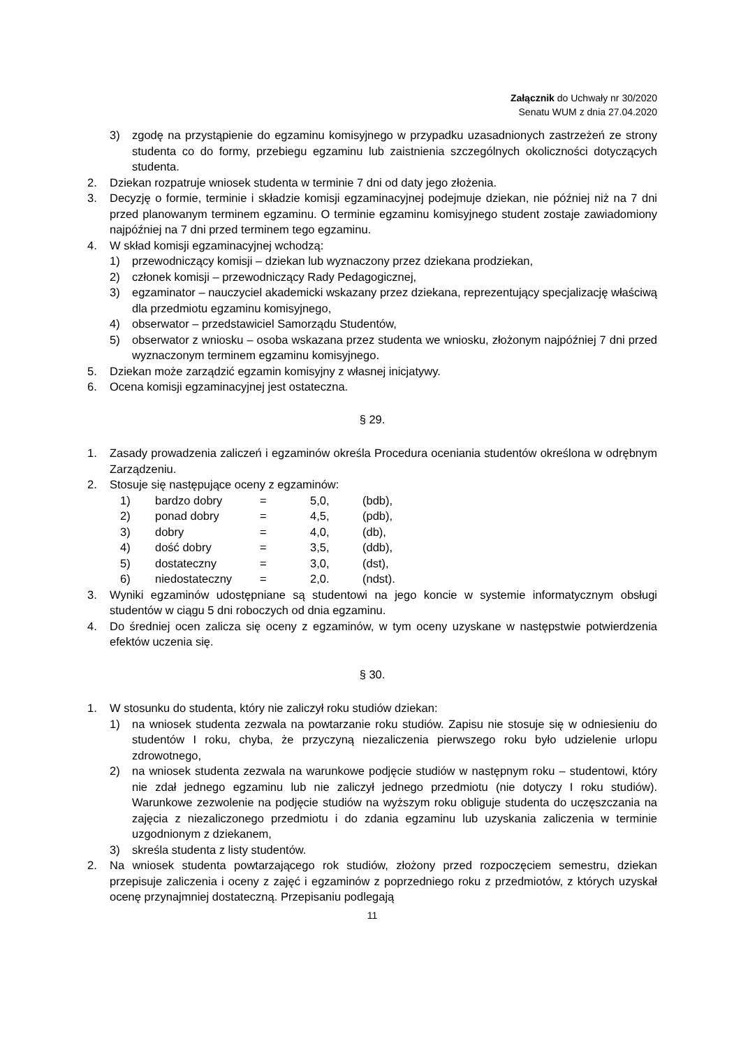Załącznik do Uchwały nr 30/2020
Senatu WUM z dnia 27.04.2020
3) zgodę na przystąpienie do egzaminu komisyjnego w przypadku uzasadnionych zastrzeżeń ze strony studenta co do formy, przebiegu egzaminu lub zaistnienia szczególnych okoliczności dotyczących studenta.
2. Dziekan rozpatruje wniosek studenta w terminie 7 dni od daty jego złożenia.
3. Decyzję o formie, terminie i składzie komisji egzaminacyjnej podejmuje dziekan, nie później niż na 7 dni przed planowanym terminem egzaminu. O terminie egzaminu komisyjnego student zostaje zawiadomiony najpóźniej na 7 dni przed terminem tego egzaminu.
4. W skład komisji egzaminacyjnej wchodzą:
1) przewodniczący komisji – dziekan lub wyznaczony przez dziekana prodziekan,
2) członek komisji – przewodniczący Rady Pedagogicznej,
3) egzaminator – nauczyciel akademicki wskazany przez dziekana, reprezentujący specjalizację właściwą dla przedmiotu egzaminu komisyjnego,
4) obserwator – przedstawiciel Samorządu Studentów,
5) obserwator z wniosku – osoba wskazana przez studenta we wniosku, złożonym najpóźniej 7 dni przed wyznaczonym terminem egzaminu komisyjnego.
5. Dziekan może zarządzić egzamin komisyjny z własnej inicjatywy.
6. Ocena komisji egzaminacyjnej jest ostateczna.
§ 29.
1. Zasady prowadzenia zaliczeń i egzaminów określa Procedura oceniania studentów określona w odrębnym Zarządzeniu.
2. Stosuje się następujące oceny z egzaminów:
| 1) | bardzo dobry | = | 5,0, | (bdb), |
| 2) | ponad dobry | = | 4,5, | (pdb), |
| 3) | dobry | = | 4,0, | (db), |
| 4) | dość dobry | = | 3,5, | (ddb), |
| 5) | dostateczny | = | 3,0, | (dst), |
| 6) | niedostateczny | = | 2,0. | (ndst). |
3. Wyniki egzaminów udostępniane są studentowi na jego koncie w systemie informatycznym obsługi studentów w ciągu 5 dni roboczych od dnia egzaminu.
4. Do średniej ocen zalicza się oceny z egzaminów, w tym oceny uzyskane w następstwie potwierdzenia efektów uczenia się.
§ 30.
1. W stosunku do studenta, który nie zaliczył roku studiów dziekan:
1) na wniosek studenta zezwala na powtarzanie roku studiów. Zapisu nie stosuje się w odniesieniu do studentów I roku, chyba, że przyczyną niezaliczenia pierwszego roku było udzielenie urlopu zdrowotnego,
2) na wniosek studenta zezwala na warunkowe podjęcie studiów w następnym roku – studentowi, który nie zdał jednego egzaminu lub nie zaliczył jednego przedmiotu (nie dotyczy I roku studiów). Warunkowe zezwolenie na podjęcie studiów na wyższym roku obliguje studenta do uczęszczania na zajęcia z niezaliczonego przedmiotu i do zdania egzaminu lub uzyskania zaliczenia w terminie uzgodnionym z dziekanem,
3) skreśla studenta z listy studentów.
2. Na wniosek studenta powtarzającego rok studiów, złożony przed rozpoczęciem semestru, dziekan przepisuje zaliczenia i oceny z zajęć i egzaminów z poprzedniego roku z przedmiotów, z których uzyskał ocenę przynajmniej dostateczną. Przepisaniu podlegają
11